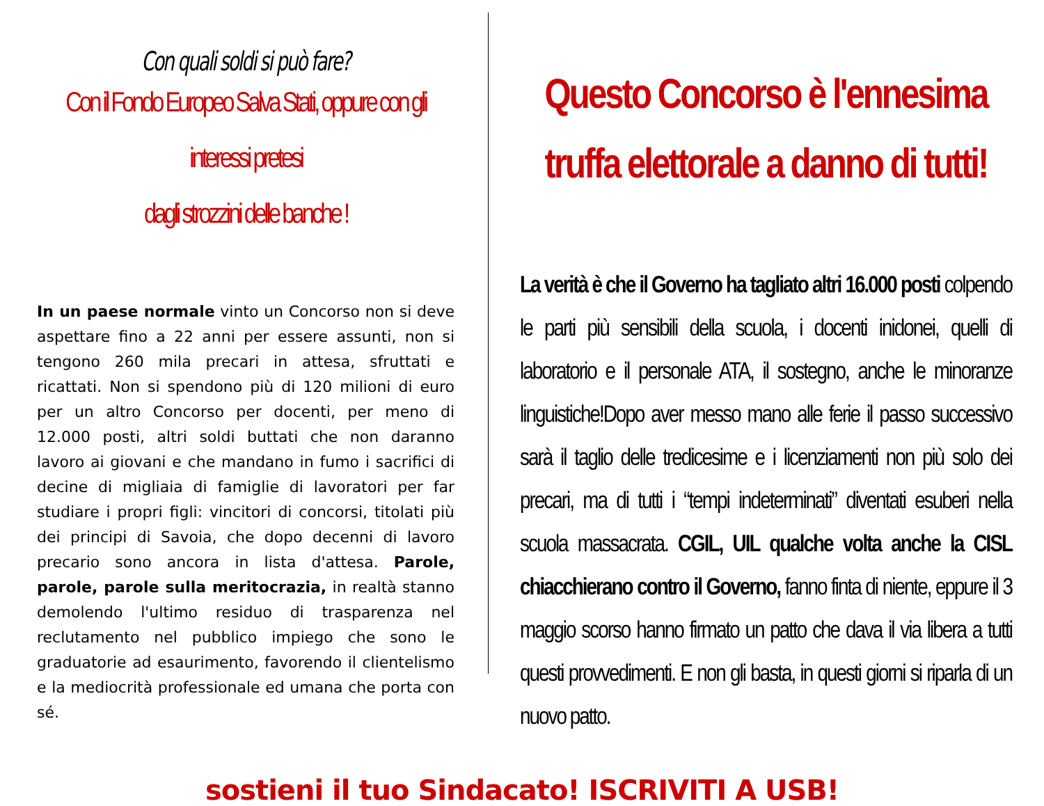Con quali soldi si può fare?
Con il Fondo Europeo Salva Stati, oppure con gli interessi pretesi
dagli strozzini delle banche !
In un paese normale vinto un Concorso non si deve aspettare fino a 22 anni per essere assunti, non si tengono 260 mila precari in attesa, sfruttati e ricattati. Non si spendono più di 120 milioni di euro per un altro Concorso per docenti, per meno di 12.000 posti, altri soldi buttati che non daranno lavoro ai giovani e che mandano in fumo i sacrifici di decine di migliaia di famiglie di lavoratori per far studiare i propri figli: vincitori di concorsi, titolati più dei principi di Savoia, che dopo decenni di lavoro precario sono ancora in lista d'attesa. Parole, parole, parole sulla meritocrazia, in realtà stanno demolendo l'ultimo residuo di trasparenza nel reclutamento nel pubblico impiego che sono le graduatorie ad esaurimento, favorendo il clientelismo e la mediocrità professionale ed umana che porta con sé.
Questo Concorso è l'ennesima
truffa elettorale a danno di tutti!
La verità è che il Governo ha tagliato altri 16.000 posti colpendo le parti più sensibili della scuola, i docenti inidonei, quelli di laboratorio e il personale ATA, il sostegno, anche le minoranze linguistiche!Dopo aver messo mano alle ferie il passo successivo sarà il taglio delle tredicesime e i licenziamenti non più solo dei precari, ma di tutti i “tempi indeterminati” diventati esuberi nella scuola massacrata. CGIL, UIL qualche volta anche la CISL chiacchierano contro il Governo, fanno finta di niente, eppure il 3 maggio scorso hanno firmato un patto che dava il via libera a tutti questi provvedimenti. E non gli basta, in questi giorni si riparla di un nuovo patto.
sostieni il tuo Sindacato! ISCRIVITI A USB!